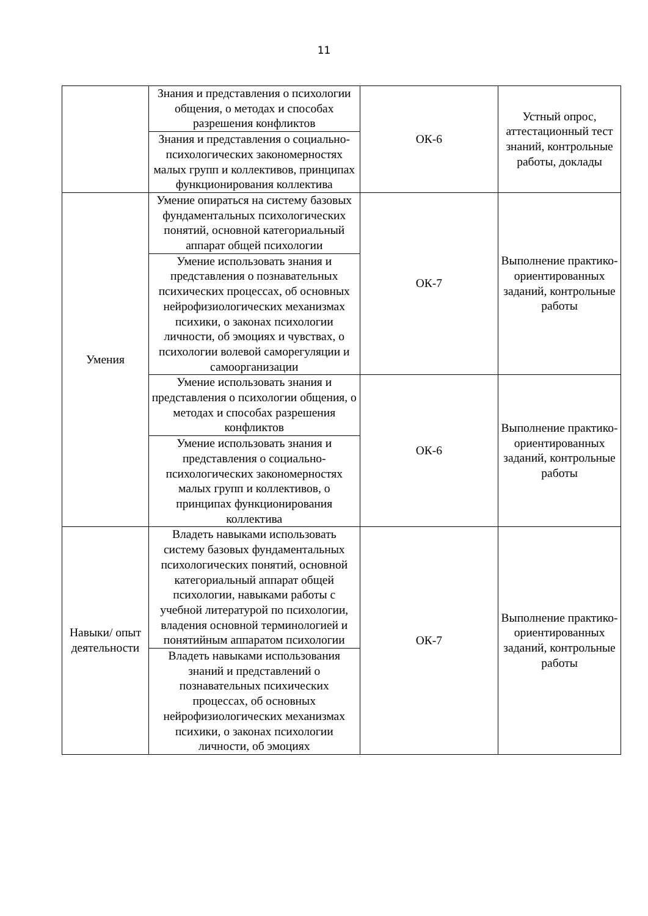11
| | Знания и представления о психологии общения, о методах и способах разрешения конфликтов | ОК-6 | Устный опрос, аттестационный тест знаний, контрольные работы, доклады |
| | Знания и представления о социально-психологических закономерностях малых групп и коллективов, принципах функционирования коллектива | | |
| Умения | Умение опираться на систему базовых фундаментальных психологических понятий, основной категориальный аппарат общей психологии | ОК-7 | Выполнение практико-ориентированных заданий, контрольные работы |
| | Умение использовать знания и представления о познавательных психических процессах, об основных нейрофизиологических механизмах психики, о законах психологии личности, об эмоциях и чувствах, о психологии волевой саморегуляции и самоорганизации | | |
| | Умение использовать знания и представления о психологии общения, о методах и способах разрешения конфликтов | ОК-6 | Выполнение практико-ориентированных заданий, контрольные работы |
| | Умение использовать знания и представления о социально-психологических закономерностях малых групп и коллективов, о принципах функционирования коллектива | | |
| Навыки/ опыт деятельности | Владеть навыками использовать систему базовых фундаментальных психологических понятий, основной категориальный аппарат общей психологии, навыками работы с учебной литературой по психологии, владения основной терминологией и понятийным аппаратом психологии | ОК-7 | Выполнение практико-ориентированных заданий, контрольные работы |
| | Владеть навыками использования знаний и представлений о познавательных психических процессах, об основных нейрофизиологических механизмах психики, о законах психологии личности, об эмоциях | | |